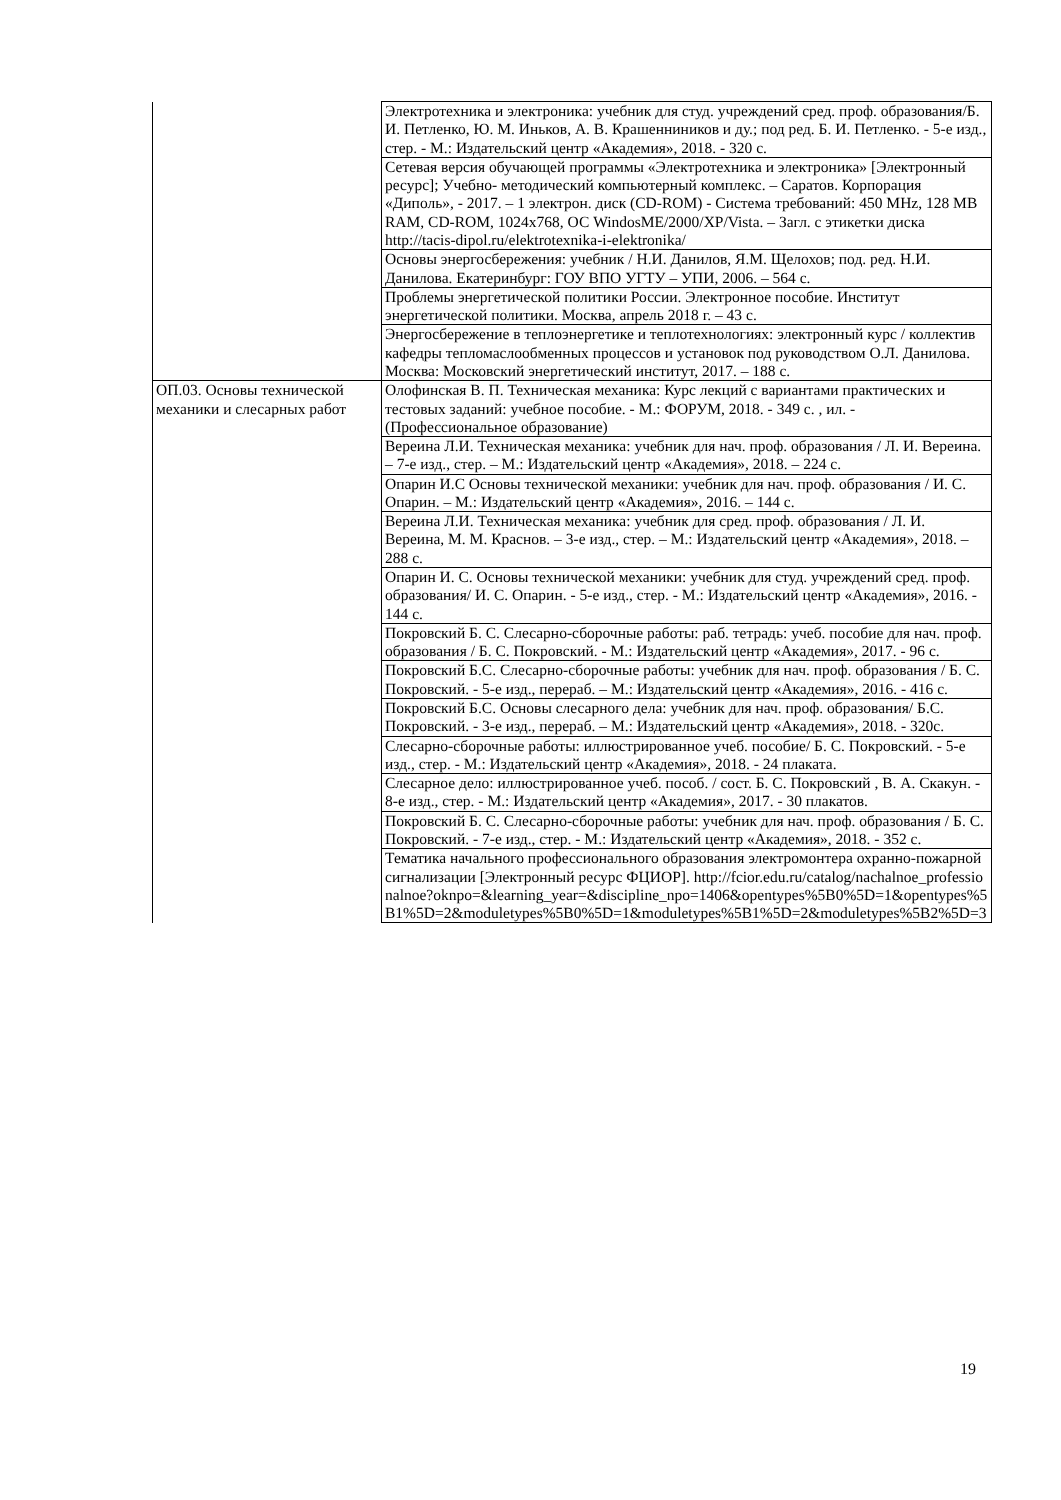| | Электротехника и электроника: учебник для студ. учреждений сред. проф. образования/Б. И. Петленко, Ю. М. Иньков, А. В. Крашенниников и ду.; под ред. Б. И. Петленко. - 5-е изд., стер. - М.: Издательский центр «Академия», 2018. - 320 с. |
| | Сетевая версия обучающей программы «Электротехника и электроника» [Электронный ресурс]; Учебно- методический компьютерный комплекс. – Саратов. Корпорация «Диполь», - 2017. – 1 электрон. диск (CD-ROM) - Система требований: 450 MHz, 128 MB RAM, CD-ROM, 1024x768, ОС WindosME/2000/XP/Vista. – Загл. с этикетки диска http://tacis-dipol.ru/elektrotexnika-i-elektronika/ |
| | Основы энергосбережения: учебник / Н.И. Данилов, Я.М. Щелохов; под. ред. Н.И. Данилова. Екатеринбург: ГОУ ВПО УГТУ – УПИ, 2006. – 564 с. |
| | Проблемы энергетической политики России. Электронное пособие. Институт энергетической политики. Москва, апрель 2018 г. – 43 с. |
| | Энергосбережение в теплоэнергетике и теплотехнологиях: электронный курс / коллектив кафедры тепломаслообменных процессов и установок под руководством О.Л. Данилова. Москва: Московский энергетический институт, 2017. – 188 с. |
| ОП.03. Основы технической механики и слесарных работ | Олофинская В. П. Техническая механика: Курс лекций с вариантами практических и тестовых заданий: учебное пособие. - М.: ФОРУМ, 2018. - 349 с. , ил. - (Профессиональное образование) |
| | Вереина Л.И. Техническая механика: учебник для нач. проф. образования / Л. И. Вереина. – 7-е изд., стер. – М.: Издательский центр «Академия», 2018. – 224 с. |
| | Опарин И.С Основы технической механики: учебник для нач. проф. образования / И. С. Опарин. – М.: Издательский центр «Академия», 2016. – 144 с. |
| | Вереина Л.И. Техническая механика: учебник для сред. проф. образования / Л. И. Вереина, М. М. Краснов. – 3-е изд., стер. – М.: Издательский центр «Академия», 2018. – 288 с. |
| | Опарин И. С. Основы технической механики: учебник для студ. учреждений сред. проф. образования/ И. С. Опарин. - 5-е изд., стер. - М.: Издательский центр «Академия», 2016. - 144 с. |
| | Покровский Б. С. Слесарно-сборочные работы: раб. тетрадь: учеб. пособие для нач. проф. образования / Б. С. Покровский. - М.: Издательский центр «Академия», 2017. - 96 с. |
| | Покровский Б.С. Слесарно-сборочные работы: учебник для нач. проф. образования / Б. С. Покровский. - 5-е изд., перераб. – М.: Издательский центр «Академия», 2016. - 416 с. |
| | Покровский Б.С. Основы слесарного дела: учебник для нач. проф. образования/ Б.С. Покровский. - 3-е изд., перераб. – М.: Издательский центр «Академия», 2018. - 320с. |
| | Слесарно-сборочные работы: иллюстрированное учеб. пособие/ Б. С. Покровский. - 5-е изд., стер. - М.: Издательский центр «Академия», 2018. - 24 плаката. |
| | Слесарное дело: иллюстрированное учеб. пособ. / сост. Б. С. Покровский , В. А. Скакун. - 8-е изд., стер. - М.: Издательский центр «Академия», 2017. - 30 плакатов. |
| | Покровский Б. С. Слесарно-сборочные работы: учебник для нач. проф. образования / Б. С. Покровский. - 7-е изд., стер. - М.: Издательский центр «Академия», 2018. - 352 с. |
| | Тематика начального профессионального образования электромонтера охранно-пожарной сигнализации [Электронный ресурс ФЦИОР]. http://fcior.edu.ru/catalog/nachalnoe_professionalnoe?oknpo=&learning_year=&discipline_npo=1406&opentypes%5B0%5D=1&opentypes%5B1%5D=2&moduletypes%5B0%5D=1&moduletypes%5B1%5D=2&moduletypes%5B2%5D=3 |
19